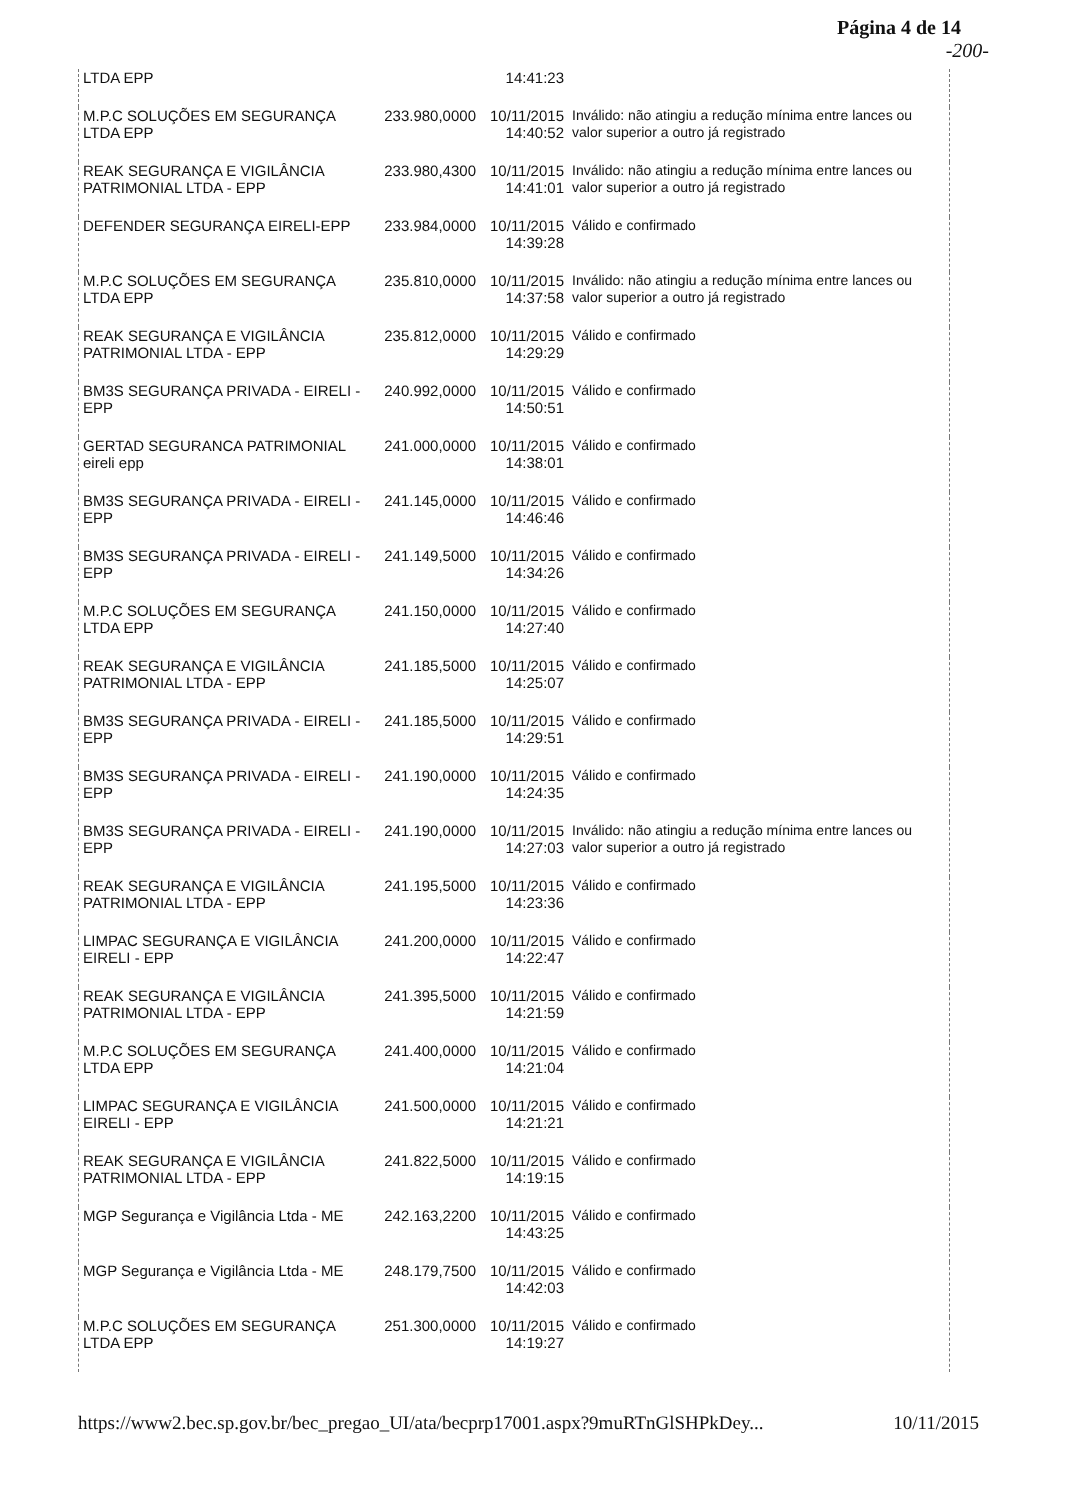Página 4 de 14
-200-
| LTDA EPP | | 14:41:23 | |
| M.P.C SOLUÇÕES EM SEGURANÇA LTDA EPP | 233.980,0000 | 10/11/2015 14:40:52 | Inválido: não atingiu a redução mínima entre lances ou valor superior a outro já registrado |
| REAK SEGURANÇA E VIGILÂNCIA PATRIMONIAL LTDA - EPP | 233.980,4300 | 10/11/2015 14:41:01 | Inválido: não atingiu a redução mínima entre lances ou valor superior a outro já registrado |
| DEFENDER SEGURANÇA EIRELI-EPP | 233.984,0000 | 10/11/2015 14:39:28 | Válido e confirmado |
| M.P.C SOLUÇÕES EM SEGURANÇA LTDA EPP | 235.810,0000 | 10/11/2015 14:37:58 | Inválido: não atingiu a redução mínima entre lances ou valor superior a outro já registrado |
| REAK SEGURANÇA E VIGILÂNCIA PATRIMONIAL LTDA - EPP | 235.812,0000 | 10/11/2015 14:29:29 | Válido e confirmado |
| BM3S SEGURANÇA PRIVADA - EIRELI - EPP | 240.992,0000 | 10/11/2015 14:50:51 | Válido e confirmado |
| GERTAD SEGURANCA PATRIMONIAL eireli epp | 241.000,0000 | 10/11/2015 14:38:01 | Válido e confirmado |
| BM3S SEGURANÇA PRIVADA - EIRELI - EPP | 241.145,0000 | 10/11/2015 14:46:46 | Válido e confirmado |
| BM3S SEGURANÇA PRIVADA - EIRELI - EPP | 241.149,5000 | 10/11/2015 14:34:26 | Válido e confirmado |
| M.P.C SOLUÇÕES EM SEGURANÇA LTDA EPP | 241.150,0000 | 10/11/2015 14:27:40 | Válido e confirmado |
| REAK SEGURANÇA E VIGILÂNCIA PATRIMONIAL LTDA - EPP | 241.185,5000 | 10/11/2015 14:25:07 | Válido e confirmado |
| BM3S SEGURANÇA PRIVADA - EIRELI - EPP | 241.185,5000 | 10/11/2015 14:29:51 | Válido e confirmado |
| BM3S SEGURANÇA PRIVADA - EIRELI - EPP | 241.190,0000 | 10/11/2015 14:24:35 | Válido e confirmado |
| BM3S SEGURANÇA PRIVADA - EIRELI - EPP | 241.190,0000 | 10/11/2015 14:27:03 | Inválido: não atingiu a redução mínima entre lances ou valor superior a outro já registrado |
| REAK SEGURANÇA E VIGILÂNCIA PATRIMONIAL LTDA - EPP | 241.195,5000 | 10/11/2015 14:23:36 | Válido e confirmado |
| LIMPAC SEGURANÇA E VIGILÂNCIA EIRELI - EPP | 241.200,0000 | 10/11/2015 14:22:47 | Válido e confirmado |
| REAK SEGURANÇA E VIGILÂNCIA PATRIMONIAL LTDA - EPP | 241.395,5000 | 10/11/2015 14:21:59 | Válido e confirmado |
| M.P.C SOLUÇÕES EM SEGURANÇA LTDA EPP | 241.400,0000 | 10/11/2015 14:21:04 | Válido e confirmado |
| LIMPAC SEGURANÇA E VIGILÂNCIA EIRELI - EPP | 241.500,0000 | 10/11/2015 14:21:21 | Válido e confirmado |
| REAK SEGURANÇA E VIGILÂNCIA PATRIMONIAL LTDA - EPP | 241.822,5000 | 10/11/2015 14:19:15 | Válido e confirmado |
| MGP Segurança e Vigilância Ltda - ME | 242.163,2200 | 10/11/2015 14:43:25 | Válido e confirmado |
| MGP Segurança e Vigilância Ltda - ME | 248.179,7500 | 10/11/2015 14:42:03 | Válido e confirmado |
| M.P.C SOLUÇÕES EM SEGURANÇA LTDA EPP | 251.300,0000 | 10/11/2015 14:19:27 | Válido e confirmado |
https://www2.bec.sp.gov.br/bec_pregao_UI/ata/becprp17001.aspx?9muRTnGlSHPkDey... 10/11/2015